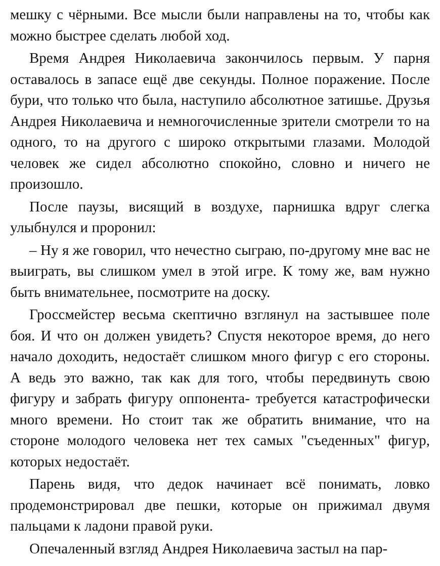мешку с чёрными. Все мысли были направлены на то, чтобы как можно быстрее сделать любой ход.
Время Андрея Николаевича закончилось первым. У парня оставалось в запасе ещё две секунды. Полное поражение. После бури, что только что была, наступило абсолютное затишье. Друзья Андрея Николаевича и немногочисленные зрители смотрели то на одного, то на другого с широко открытыми глазами. Молодой человек же сидел абсолютно спокойно, словно и ничего не произошло.
После паузы, висящий в воздухе, парнишка вдруг слегка улыбнулся и проронил:
– Ну я же говорил, что нечестно сыграю, по-другому мне вас не выиграть, вы слишком умел в этой игре. К тому же, вам нужно быть внимательнее, посмотрите на доску.
Гроссмейстер весьма скептично взглянул на застывшее поле боя. И что он должен увидеть? Спустя некоторое время, до него начало доходить, недостаёт слишком много фигур с его стороны. А ведь это важно, так как для того, чтобы передвинуть свою фигуру и забрать фигуру оппонента- требуется катастрофически много времени. Но стоит так же обратить внимание, что на стороне молодого человека нет тех самых "съеденных" фигур, которых недостаёт.
Парень видя, что дедок начинает всё понимать, ловко продемонстрировал две пешки, которые он прижимал двумя пальцами к ладони правой руки.
Опечаленный взгляд Андрея Николаевича застыл на пар-